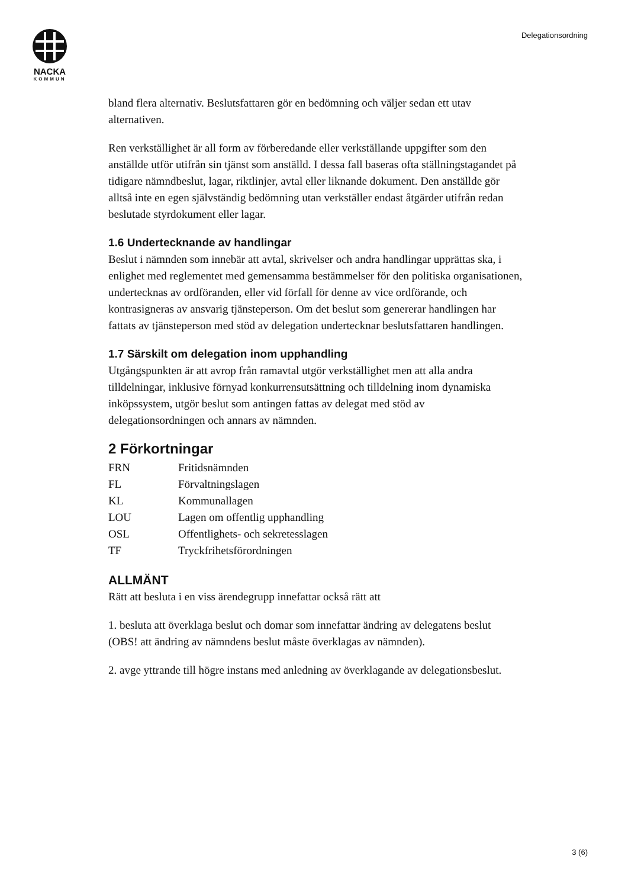NACKA
KOMMUN
Delegationsordning
bland flera alternativ. Beslutsfattaren gör en bedömning och väljer sedan ett utav alternativen.
Ren verkställighet är all form av förberedande eller verkställande uppgifter som den anställde utför utifrån sin tjänst som anställd. I dessa fall baseras ofta ställningstagandet på tidigare nämndbeslut, lagar, riktlinjer, avtal eller liknande dokument. Den anställde gör alltså inte en egen självständig bedömning utan verkställer endast åtgärder utifrån redan beslutade styrdokument eller lagar.
1.6 Undertecknande av handlingar
Beslut i nämnden som innebär att avtal, skrivelser och andra handlingar upprättas ska, i enlighet med reglementet med gemensamma bestämmelser för den politiska organisationen, undertecknas av ordföranden, eller vid förfall för denne av vice ordförande, och kontrasigneras av ansvarig tjänsteperson. Om det beslut som genererar handlingen har fattats av tjänsteperson med stöd av delegation undertecknar beslutsfattaren handlingen.
1.7 Särskilt om delegation inom upphandling
Utgångspunkten är att avrop från ramavtal utgör verkställighet men att alla andra tilldelningar, inklusive förnyad konkurrensutsättning och tilldelning inom dynamiska inköpssystem, utgör beslut som antingen fattas av delegat med stöd av delegationsordningen och annars av nämnden.
2 Förkortningar
| FRN | Fritidsnämnden |
| FL | Förvaltningslagen |
| KL | Kommunallagen |
| LOU | Lagen om offentlig upphandling |
| OSL | Offentlighets- och sekretesslagen |
| TF | Tryckfrihetsförordningen |
ALLMÄNT
Rätt att besluta i en viss ärendegrupp innefattar också rätt att
1. besluta att överklaga beslut och domar som innefattar ändring av delegatens beslut (OBS! att ändring av nämndens beslut måste överklagas av nämnden).
2. avge yttrande till högre instans med anledning av överklagande av delegationsbeslut.
3 (6)